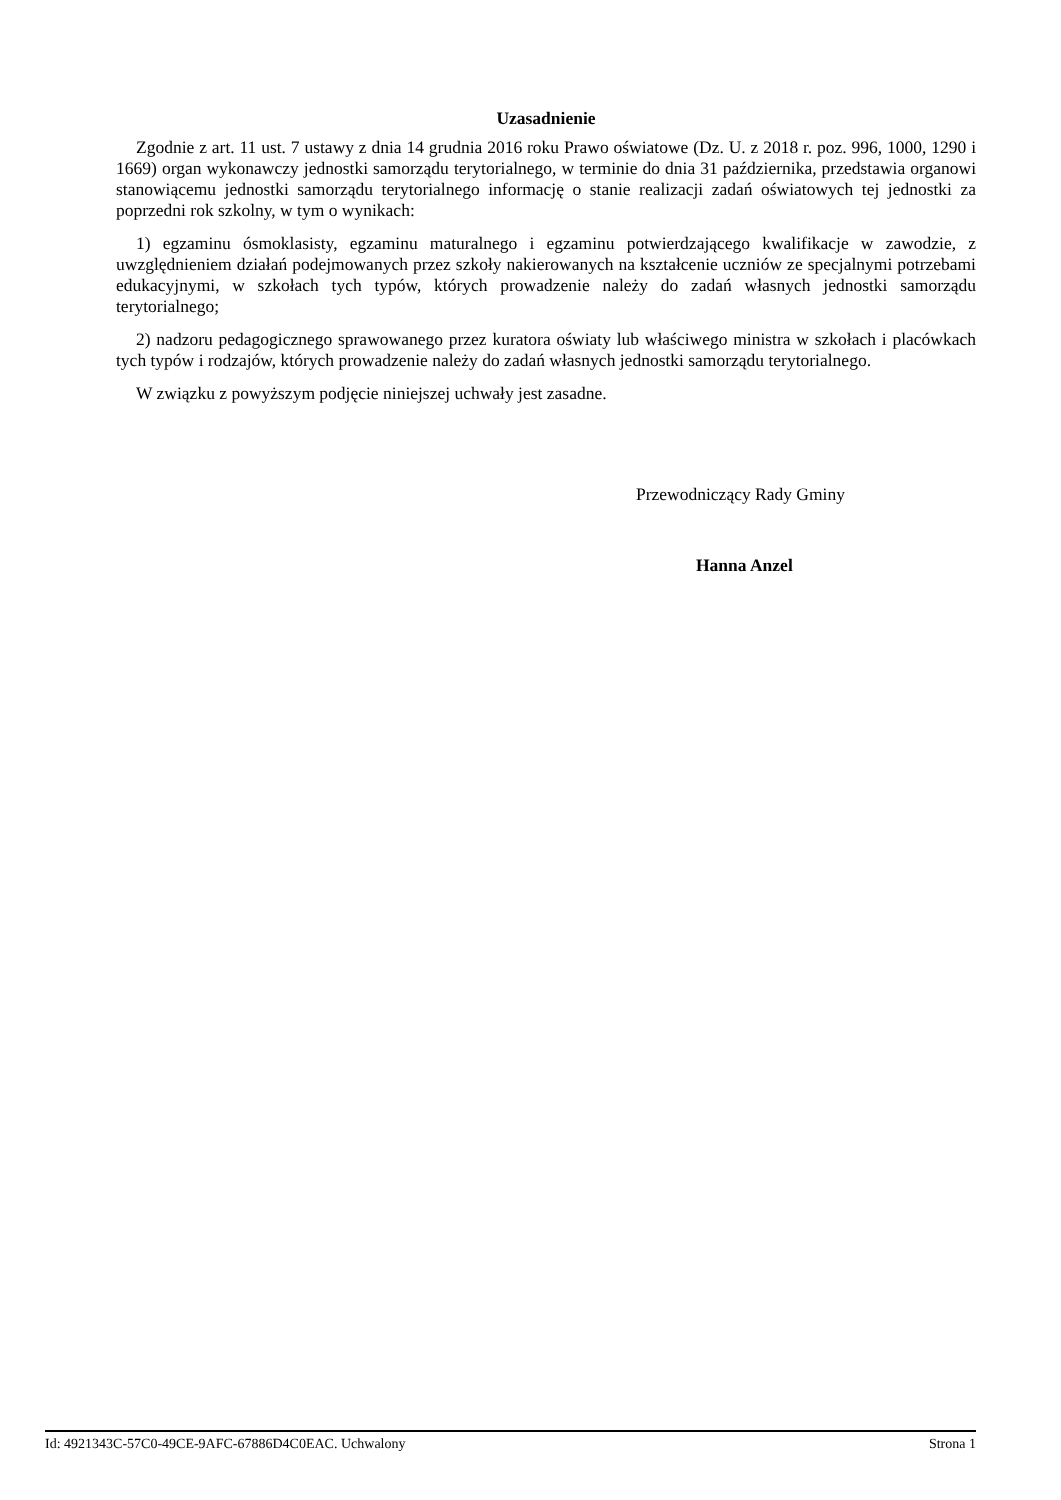Uzasadnienie
Zgodnie z art. 11 ust. 7 ustawy z dnia 14 grudnia 2016 roku Prawo oświatowe (Dz. U. z 2018 r. poz. 996, 1000, 1290 i 1669) organ wykonawczy jednostki samorządu terytorialnego, w terminie do dnia 31 października, przedstawia organowi stanowiącemu jednostki samorządu terytorialnego informację o stanie realizacji zadań oświatowych tej jednostki za poprzedni rok szkolny, w tym o wynikach:
1) egzaminu ósmoklasisty, egzaminu maturalnego i egzaminu potwierdzającego kwalifikacje w zawodzie, z uwzględnieniem działań podejmowanych przez szkoły nakierowanych na kształcenie uczniów ze specjalnymi potrzebami edukacyjnymi, w szkołach tych typów, których prowadzenie należy do zadań własnych jednostki samorządu terytorialnego;
2) nadzoru pedagogicznego sprawowanego przez kuratora oświaty lub właściwego ministra w szkołach i placówkach tych typów i rodzajów, których prowadzenie należy do zadań własnych jednostki samorządu terytorialnego.
W związku z powyższym podjęcie niniejszej uchwały jest zasadne.
Przewodniczący Rady Gminy
Hanna Anzel
Id: 4921343C-57C0-49CE-9AFC-67886D4C0EAC. Uchwalony Strona 1